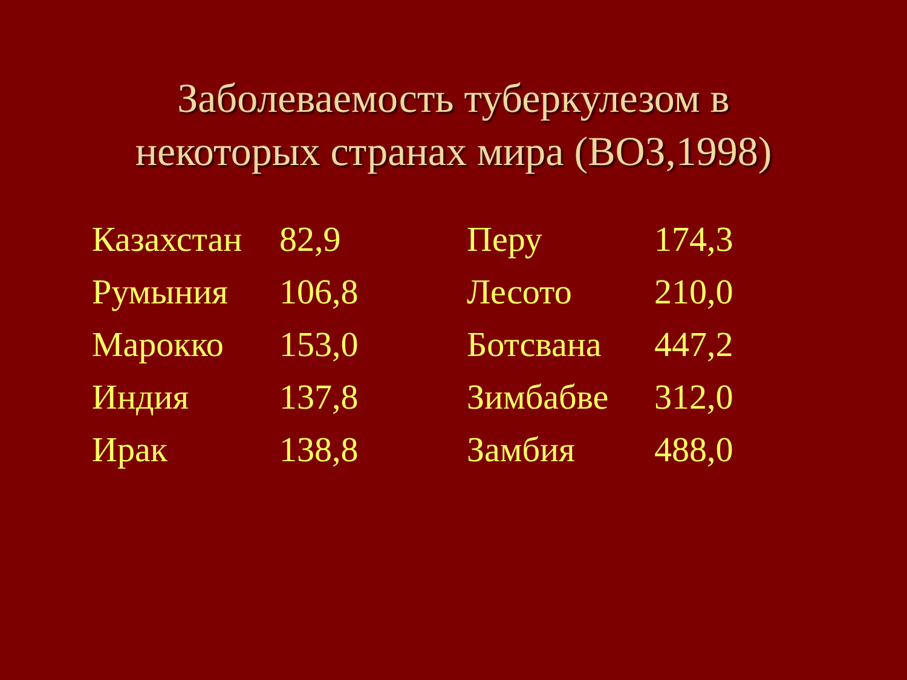Заболеваемость туберкулезом в
некоторых странах мира (ВОЗ,1998)
| Казахстан | 82,9 | Перу | 174,3 |
| Румыния | 106,8 | Лесото | 210,0 |
| Марокко | 153,0 | Ботсвана | 447,2 |
| Индия | 137,8 | Зимбабве | 312,0 |
| Ирак | 138,8 | Замбия | 488,0 |